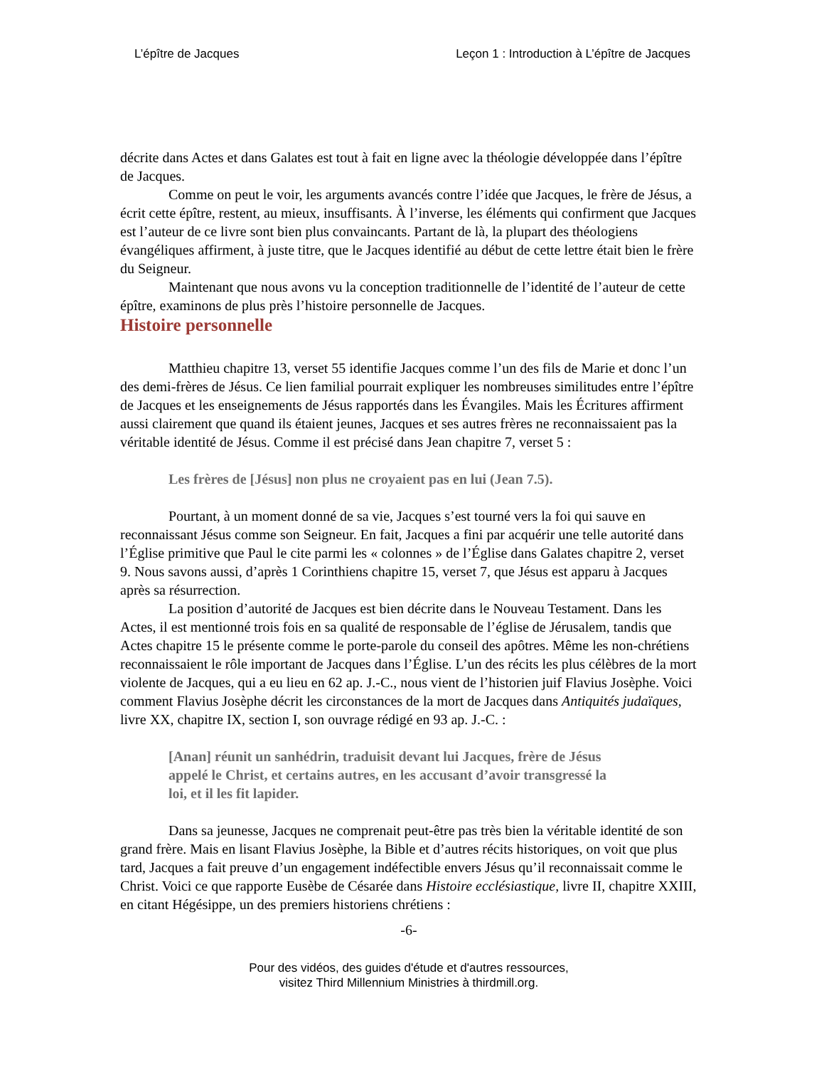L’épître de Jacques Leçon 1 : Introduction à L’épître de Jacques
décrite dans Actes et dans Galates est tout à fait en ligne avec la théologie développée dans l’épître de Jacques.
Comme on peut le voir, les arguments avancés contre l’idée que Jacques, le frère de Jésus, a écrit cette épître, restent, au mieux, insuffisants. À l’inverse, les éléments qui confirment que Jacques est l’auteur de ce livre sont bien plus convaincants. Partant de là, la plupart des théologiens évangéliques affirment, à juste titre, que le Jacques identifié au début de cette lettre était bien le frère du Seigneur.
Maintenant que nous avons vu la conception traditionnelle de l’identité de l’auteur de cette épître, examinons de plus près l’histoire personnelle de Jacques.
Histoire personnelle
Matthieu chapitre 13, verset 55 identifie Jacques comme l’un des fils de Marie et donc l’un des demi-frères de Jésus. Ce lien familial pourrait expliquer les nombreuses similitudes entre l’épître de Jacques et les enseignements de Jésus rapportés dans les Évangiles. Mais les Écritures affirment aussi clairement que quand ils étaient jeunes, Jacques et ses autres frères ne reconnaissaient pas la véritable identité de Jésus. Comme il est précisé dans Jean chapitre 7, verset 5 :
Les frères de [Jésus] non plus ne croyaient pas en lui (Jean 7.5).
Pourtant, à un moment donné de sa vie, Jacques s’est tourné vers la foi qui sauve en reconnaissant Jésus comme son Seigneur. En fait, Jacques a fini par acquérir une telle autorité dans l’Église primitive que Paul le cite parmi les « colonnes » de l’Église dans Galates chapitre 2, verset 9. Nous savons aussi, d’après 1 Corinthiens chapitre 15, verset 7, que Jésus est apparu à Jacques après sa résurrection.
La position d’autorité de Jacques est bien décrite dans le Nouveau Testament. Dans les Actes, il est mentionné trois fois en sa qualité de responsable de l’église de Jérusalem, tandis que Actes chapitre 15 le présente comme le porte-parole du conseil des apôtres. Même les non-chrétiens reconnaissaient le rôle important de Jacques dans l’Église. L’un des récits les plus célèbres de la mort violente de Jacques, qui a eu lieu en 62 ap. J.-C., nous vient de l’historien juif Flavius Josèphe. Voici comment Flavius Josèphe décrit les circonstances de la mort de Jacques dans Antiquités judaïques, livre XX, chapitre IX, section I, son ouvrage rédigé en 93 ap. J.-C. :
[Anan] réunit un sanhédrin, traduisit devant lui Jacques, frère de Jésus appelé le Christ, et certains autres, en les accusant d’avoir transgressé la loi, et il les fit lapider.
Dans sa jeunesse, Jacques ne comprenait peut-être pas très bien la véritable identité de son grand frère. Mais en lisant Flavius Josèphe, la Bible et d’autres récits historiques, on voit que plus tard, Jacques a fait preuve d’un engagement indéfectible envers Jésus qu’il reconnaissait comme le Christ. Voici ce que rapporte Eusèbe de Césarée dans Histoire ecclésiastique, livre II, chapitre XXIII, en citant Hégésippe, un des premiers historiens chrétiens :
-6-
Pour des vidéos, des guides d'étude et d'autres ressources,
visitez Third Millennium Ministries à thirdmill.org.